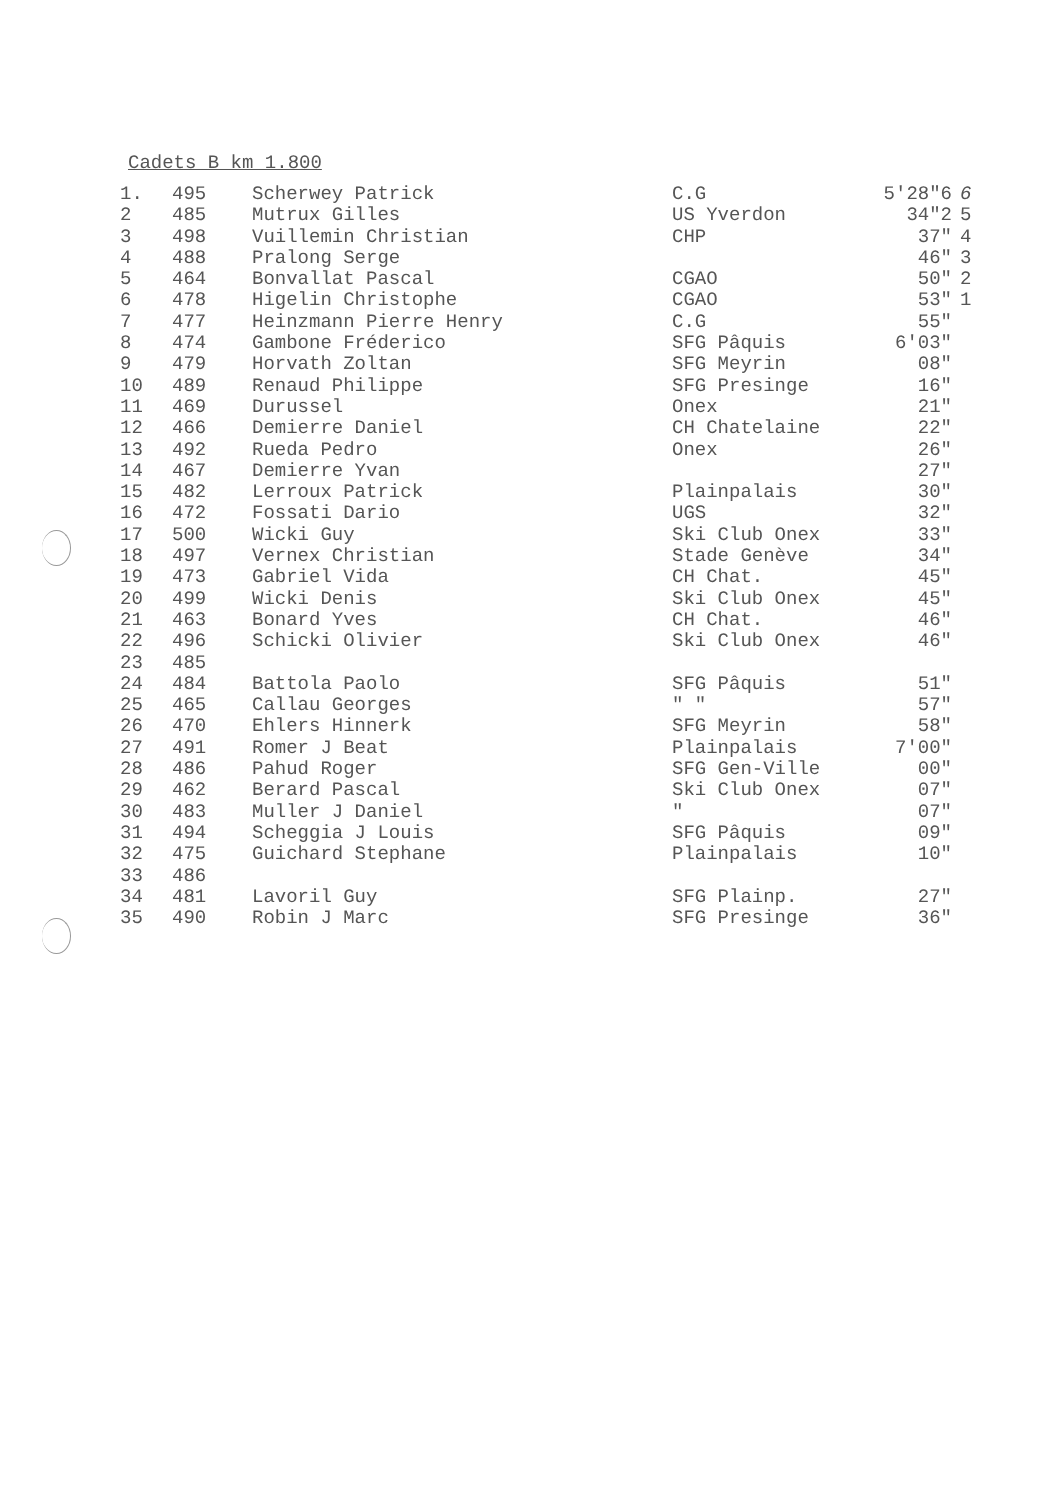Cadets B km 1.800
| 1. | 495 | Scherwey Patrick | C.G | 5'28"6 | 6 |
| 2 | 485 | Mutrux Gilles | US Yverdon | 34"2 | 5 |
| 3 | 498 | Vuillemin Christian | CHP | 37" | 4 |
| 4 | 488 | Pralong Serge | | 46" | 3 |
| 5 | 464 | Bonvallat Pascal | CGAO | 50" | 2 |
| 6 | 478 | Higelin Christophe | CGAO | 53" | 1 |
| 7 | 477 | Heinzmann Pierre Henry | C.G | 55" | |
| 8 | 474 | Gambone Fréderico | SFG Pâquis | 6'03" | |
| 9 | 479 | Horvath Zoltan | SFG Meyrin | 08" | |
| 10 | 489 | Renaud Philippe | SFG Presinge | 16" | |
| 11 | 469 | Durussel | Onex | 21" | |
| 12 | 466 | Demierre Daniel | CH Chatelaine | 22" | |
| 13 | 492 | Rueda Pedro | Onex | 26" | |
| 14 | 467 | Demierre Yvan | | 27" | |
| 15 | 482 | Lerroux Patrick | Plainpalais | 30" | |
| 16 | 472 | Fossati Dario | UGS | 32" | |
| 17 | 500 | Wicki Guy | Ski Club Onex | 33" | |
| 18 | 497 | Vernex Christian | Stade Genève | 34" | |
| 19 | 473 | Gabriel Vida | CH Chat. | 45" | |
| 20 | 499 | Wicki Denis | Ski Club Onex | 45" | |
| 21 | 463 | Bonard Yves | CH Chat. | 46" | |
| 22 | 496 | Schicki Olivier | Ski Club Onex | 46" | |
| 23 | 485 | | | | |
| 24 | 484 | Battola Paolo | SFG Pâquis | 51" | |
| 25 | 465 | Callau Georges | " " | 57" | |
| 26 | 470 | Ehlers Hinnerk | SFG Meyrin | 58" | |
| 27 | 491 | Romer J Beat | Plainpalais | 7'00" | |
| 28 | 486 | Pahud Roger | SFG Gen-Ville | 00" | |
| 29 | 462 | Berard Pascal | Ski Club Onex | 07" | |
| 30 | 483 | Muller J Daniel | " | 07" | |
| 31 | 494 | Scheggia J Louis | SFG Pâquis | 09" | |
| 32 | 475 | Guichard Stephane | Plainpalais | 10" | |
| 33 | 486 | | | | |
| 34 | 481 | Lavoril Guy | SFG Plainp. | 27" | |
| 35 | 490 | Robin J Marc | SFG Presinge | 36" | |